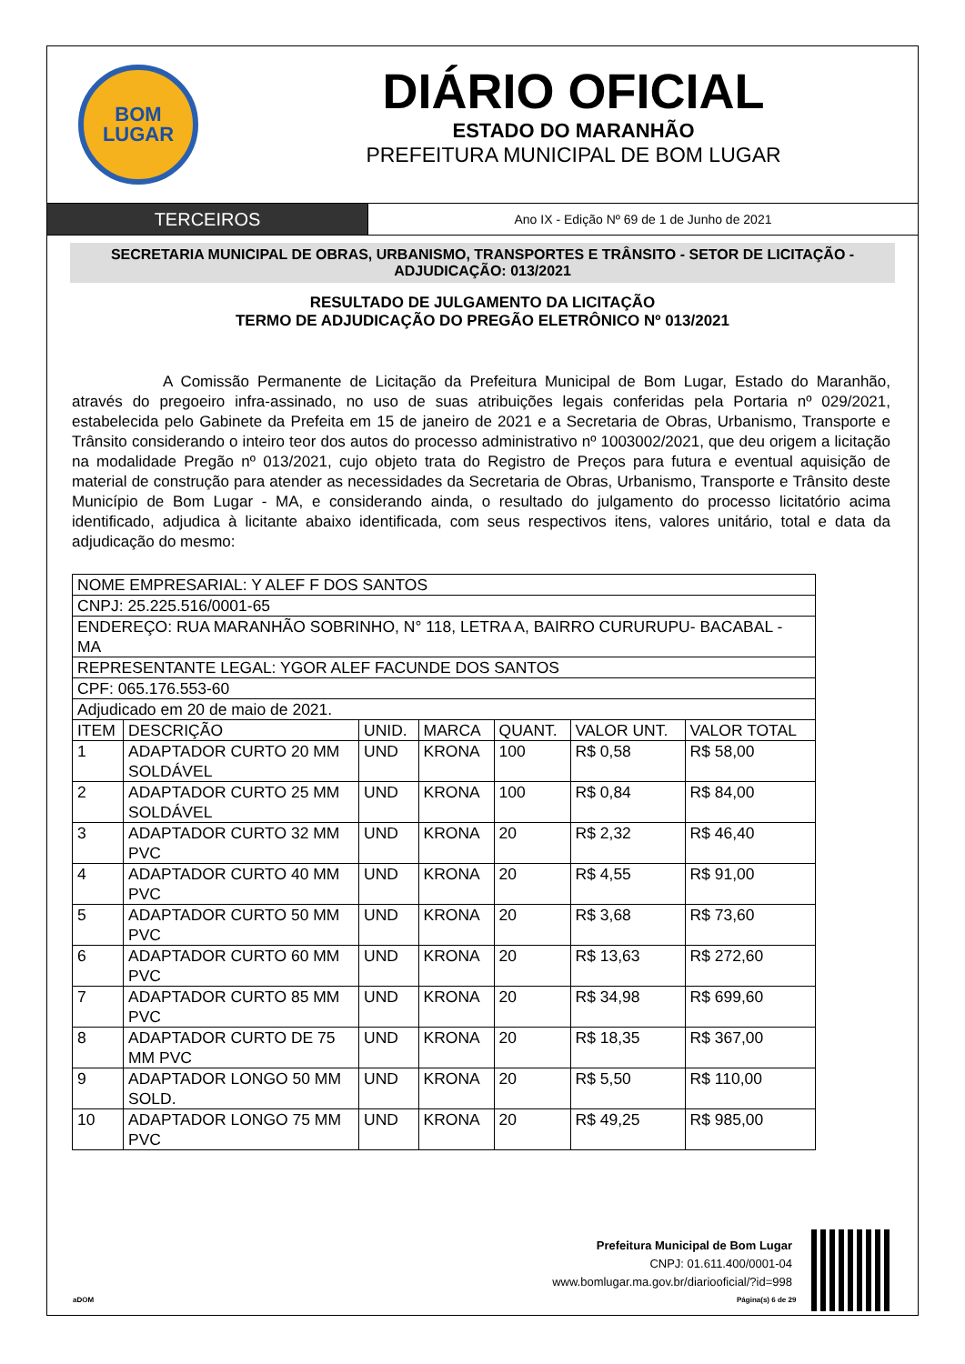BOM
LUGAR
DIÁRIO OFICIAL
ESTADO DO MARANHÃO
PREFEITURA MUNICIPAL DE BOM LUGAR
TERCEIROS
Ano IX - Edição Nº 69 de 1 de Junho de 2021
SECRETARIA MUNICIPAL DE OBRAS, URBANISMO, TRANSPORTES E TRÂNSITO - SETOR DE LICITAÇÃO - ADJUDICAÇÃO: 013/2021
RESULTADO DE JULGAMENTO DA LICITAÇÃO
TERMO DE ADJUDICAÇÃO DO PREGÃO ELETRÔNICO Nº 013/2021
A Comissão Permanente de Licitação da Prefeitura Municipal de Bom Lugar, Estado do Maranhão, através do pregoeiro infra-assinado, no uso de suas atribuições legais conferidas pela Portaria nº 029/2021, estabelecida pelo Gabinete da Prefeita em 15 de janeiro de 2021 e a Secretaria de Obras, Urbanismo, Transporte e Trânsito considerando o inteiro teor dos autos do processo administrativo nº 1003002/2021, que deu origem a licitação na modalidade Pregão nº 013/2021, cujo objeto trata do Registro de Preços para futura e eventual aquisição de material de construção para atender as necessidades da Secretaria de Obras, Urbanismo, Transporte e Trânsito deste Município de Bom Lugar - MA, e considerando ainda, o resultado do julgamento do processo licitatório acima identificado, adjudica à licitante abaixo identificada, com seus respectivos itens, valores unitário, total e data da adjudicação do mesmo:
| NOME EMPRESARIAL: Y ALEF F DOS SANTOS | | | | | | |
| CNPJ: 25.225.516/0001-65 | | | | | | |
| ENDEREÇO: RUA MARANHÃO SOBRINHO, N° 118, LETRA A, BAIRRO CURURUPU- BACABAL - MA | | | | | | |
| REPRESENTANTE LEGAL: YGOR ALEF FACUNDE DOS SANTOS | | | | | | |
| CPF: 065.176.553-60 | | | | | | |
| Adjudicado em 20 de maio de 2021. | | | | | | |
| ITEM | DESCRIÇÃO | UNID. | MARCA | QUANT. | VALOR UNT. | VALOR TOTAL |
| 1 | ADAPTADOR CURTO 20 MM SOLDÁVEL | UND | KRONA | 100 | R$ 0,58 | R$ 58,00 |
| 2 | ADAPTADOR CURTO 25 MM SOLDÁVEL | UND | KRONA | 100 | R$ 0,84 | R$ 84,00 |
| 3 | ADAPTADOR CURTO 32 MM PVC | UND | KRONA | 20 | R$ 2,32 | R$ 46,40 |
| 4 | ADAPTADOR CURTO 40 MM PVC | UND | KRONA | 20 | R$ 4,55 | R$ 91,00 |
| 5 | ADAPTADOR CURTO 50 MM PVC | UND | KRONA | 20 | R$ 3,68 | R$ 73,60 |
| 6 | ADAPTADOR CURTO 60 MM PVC | UND | KRONA | 20 | R$ 13,63 | R$ 272,60 |
| 7 | ADAPTADOR CURTO 85 MM PVC | UND | KRONA | 20 | R$ 34,98 | R$ 699,60 |
| 8 | ADAPTADOR CURTO DE 75 MM PVC | UND | KRONA | 20 | R$ 18,35 | R$ 367,00 |
| 9 | ADAPTADOR LONGO 50 MM SOLD. | UND | KRONA | 20 | R$ 5,50 | R$ 110,00 |
| 10 | ADAPTADOR LONGO 75 MM PVC | UND | KRONA | 20 | R$ 49,25 | R$ 985,00 |
Prefeitura Municipal de Bom Lugar
CNPJ: 01.611.400/0001-04
www.bomlugar.ma.gov.br/diariooficial/?id=998
aDOM Página(s) 6 de 29